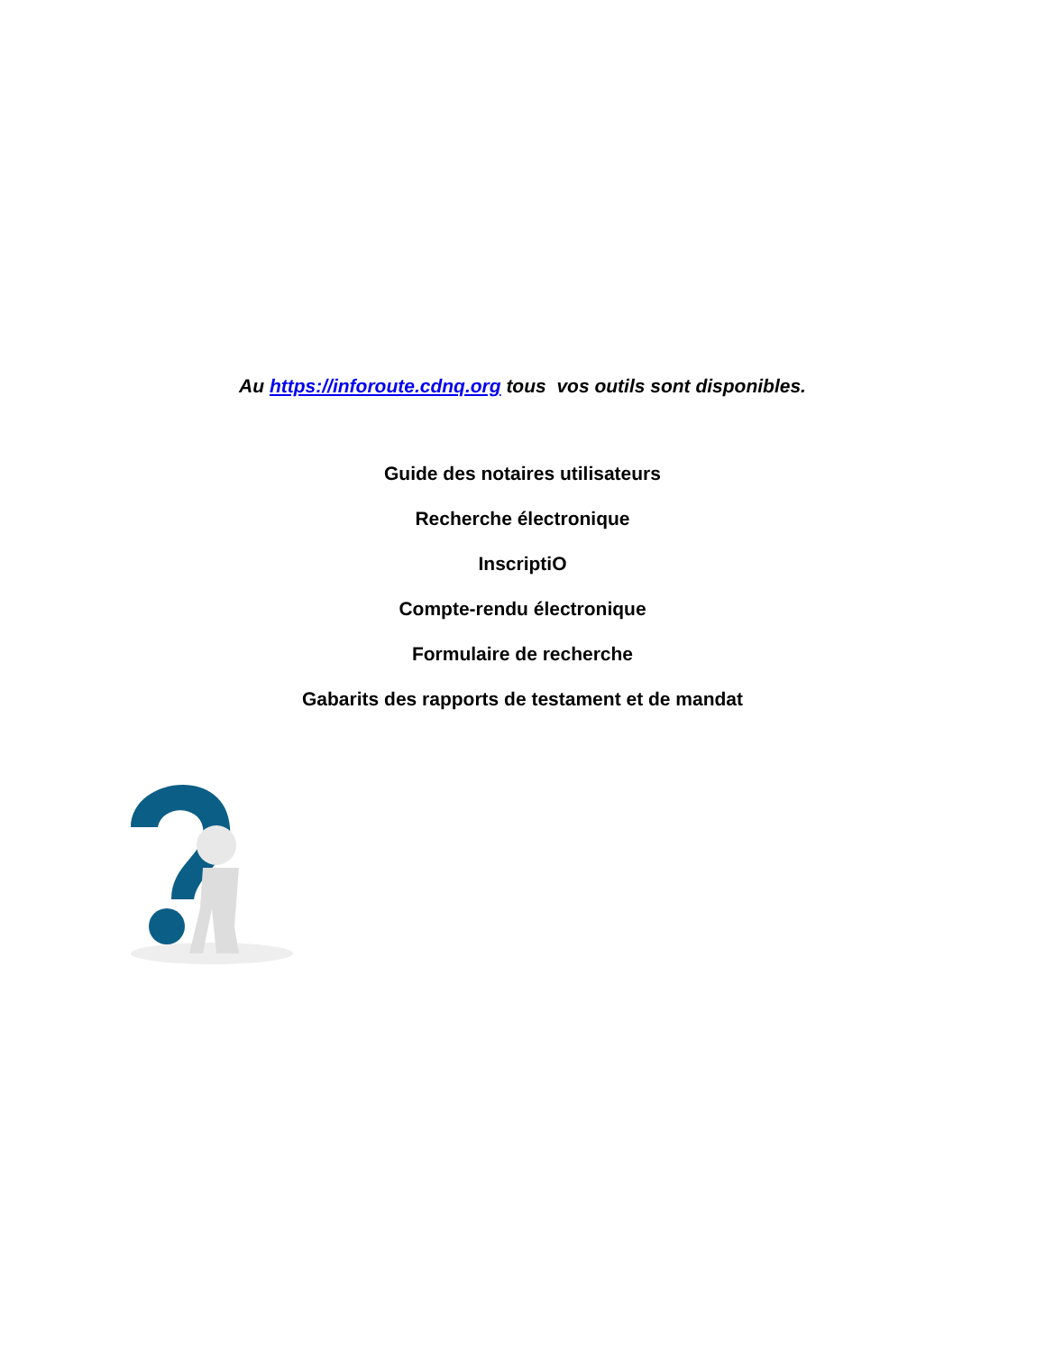Au https://inforoute.cdnq.org tous vos outils sont disponibles.
Guide des notaires utilisateurs
Recherche électronique
InscriptiO
Compte-rendu électronique
Formulaire de recherche
Gabarits des rapports de testament et de mandat